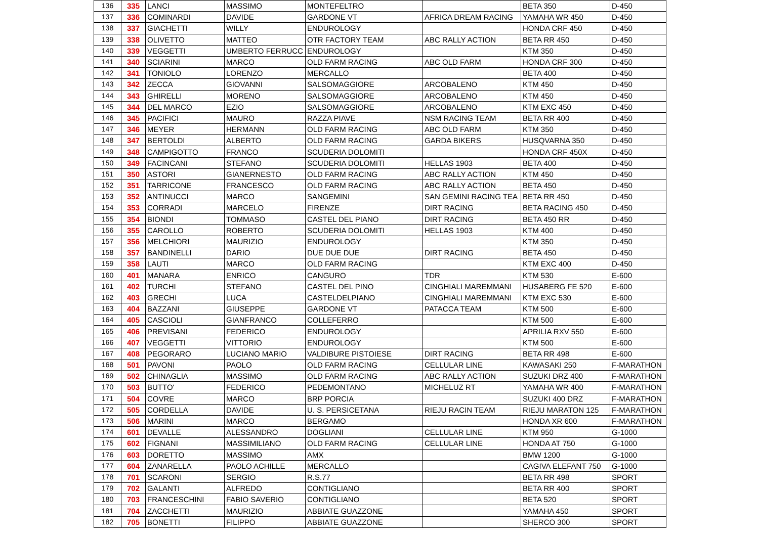| 136 | 335 | LANCI | MASSIMO | MONTEFELTRO | | BETA 350 | D-450 |
| 137 | 336 | COMINARDI | DAVIDE | GARDONE VT | AFRICA DREAM RACING | YAMAHA WR 450 | D-450 |
| 138 | 337 | GIACHETTI | WILLY | ENDUROLOGY | | HONDA CRF 450 | D-450 |
| 139 | 338 | OLIVETTO | MATTEO | OTR FACTORY TEAM | ABC RALLY ACTION | BETA RR 450 | D-450 |
| 140 | 339 | VEGGETTI | UMBERTO FERRUCC | ENDUROLOGY | | KTM 350 | D-450 |
| 141 | 340 | SCIARINI | MARCO | OLD FARM RACING | ABC OLD FARM | HONDA CRF 300 | D-450 |
| 142 | 341 | TONIOLO | LORENZO | MERCALLO | | BETA 400 | D-450 |
| 143 | 342 | ZECCA | GIOVANNI | SALSOMAGGIORE | ARCOBALENO | KTM 450 | D-450 |
| 144 | 343 | GHIRELLI | MORENO | SALSOMAGGIORE | ARCOBALENO | KTM 450 | D-450 |
| 145 | 344 | DEL MARCO | EZIO | SALSOMAGGIORE | ARCOBALENO | KTM EXC 450 | D-450 |
| 146 | 345 | PACIFICI | MAURO | RAZZA PIAVE | NSM RACING TEAM | BETA RR 400 | D-450 |
| 147 | 346 | MEYER | HERMANN | OLD FARM RACING | ABC OLD FARM | KTM 350 | D-450 |
| 148 | 347 | BERTOLDI | ALBERTO | OLD FARM RACING | GARDA BIKERS | HUSQVARNA 350 | D-450 |
| 149 | 348 | CAMPIGOTTO | FRANCO | SCUDERIA DOLOMITI | | HONDA CRF 450X | D-450 |
| 150 | 349 | FACINCANI | STEFANO | SCUDERIA DOLOMITI | HELLAS 1903 | BETA 400 | D-450 |
| 151 | 350 | ASTORI | GIANERNESTO | OLD FARM RACING | ABC RALLY ACTION | KTM 450 | D-450 |
| 152 | 351 | TARRICONE | FRANCESCO | OLD FARM RACING | ABC RALLY ACTION | BETA 450 | D-450 |
| 153 | 352 | ANTINUCCI | MARCO | SANGEMINI | SAN GEMINI RACING TEA | BETA RR 450 | D-450 |
| 154 | 353 | CORRADI | MARCELO | FIRENZE | DIRT RACING | BETA RACING 450 | D-450 |
| 155 | 354 | BIONDI | TOMMASO | CASTEL DEL PIANO | DIRT RACING | BETA 450 RR | D-450 |
| 156 | 355 | CAROLLO | ROBERTO | SCUDERIA DOLOMITI | HELLAS 1903 | KTM 400 | D-450 |
| 157 | 356 | MELCHIORI | MAURIZIO | ENDUROLOGY | | KTM 350 | D-450 |
| 158 | 357 | BANDINELLI | DARIO | DUE DUE DUE | DIRT RACING | BETA 450 | D-450 |
| 159 | 358 | LAUTI | MARCO | OLD FARM RACING | | KTM EXC 400 | D-450 |
| 160 | 401 | MANARA | ENRICO | CANGURO | TDR | KTM 530 | E-600 |
| 161 | 402 | TURCHI | STEFANO | CASTEL DEL PINO | CINGHIALI MAREMMANI | HUSABERG FE 520 | E-600 |
| 162 | 403 | GRECHI | LUCA | CASTELDELPIANO | CINGHIALI MAREMMANI | KTM EXC 530 | E-600 |
| 163 | 404 | BAZZANI | GIUSEPPE | GARDONE VT | PATACCA TEAM | KTM 500 | E-600 |
| 164 | 405 | CASCIOLI | GIANFRANCO | COLLEFERRO | | KTM 500 | E-600 |
| 165 | 406 | PREVISANI | FEDERICO | ENDUROLOGY | | APRILIA RXV 550 | E-600 |
| 166 | 407 | VEGGETTI | VITTORIO | ENDUROLOGY | | KTM 500 | E-600 |
| 167 | 408 | PEGORARO | LUCIANO MARIO | VALDIBURE PISTOIESE | DIRT RACING | BETA RR 498 | E-600 |
| 168 | 501 | PAVONI | PAOLO | OLD FARM RACING | CELLULAR LINE | KAWASAKI 250 | F-MARATHON |
| 169 | 502 | CHINAGLIA | MASSIMO | OLD FARM RACING | ABC RALLY ACTION | SUZUKI DRZ 400 | F-MARATHON |
| 170 | 503 | BUTTO' | FEDERICO | PEDEMONTANO | MICHELUZ RT | YAMAHA WR 400 | F-MARATHON |
| 171 | 504 | COVRE | MARCO | BRP PORCIA | | SUZUKI 400 DRZ | F-MARATHON |
| 172 | 505 | CORDELLA | DAVIDE | U. S. PERSICETANA | RIEJU RACIN TEAM | RIEJU MARATON 125 | F-MARATHON |
| 173 | 506 | MARINI | MARCO | BERGAMO | | HONDA XR 600 | F-MARATHON |
| 174 | 601 | DEVALLE | ALESSANDRO | DOGLIANI | CELLULAR LINE | KTM 950 | G-1000 |
| 175 | 602 | FIGNANI | MASSIMILIANO | OLD FARM RACING | CELLULAR LINE | HONDA AT 750 | G-1000 |
| 176 | 603 | DORETTO | MASSIMO | AMX | | BMW 1200 | G-1000 |
| 177 | 604 | ZANARELLA | PAOLO ACHILLE | MERCALLO | | CAGIVA ELEFANT 750 | G-1000 |
| 178 | 701 | SCARONI | SERGIO | R.S.77 | | BETA RR 498 | SPORT |
| 179 | 702 | GALANTI | ALFREDO | CONTIGLIANO | | BETA RR 400 | SPORT |
| 180 | 703 | FRANCESCHINI | FABIO SAVERIO | CONTIGLIANO | | BETA 520 | SPORT |
| 181 | 704 | ZACCHETTI | MAURIZIO | ABBIATE GUAZZONE | | YAMAHA 450 | SPORT |
| 182 | 705 | BONETTI | FILIPPO | ABBIATE GUAZZONE | | SHERCO 300 | SPORT |